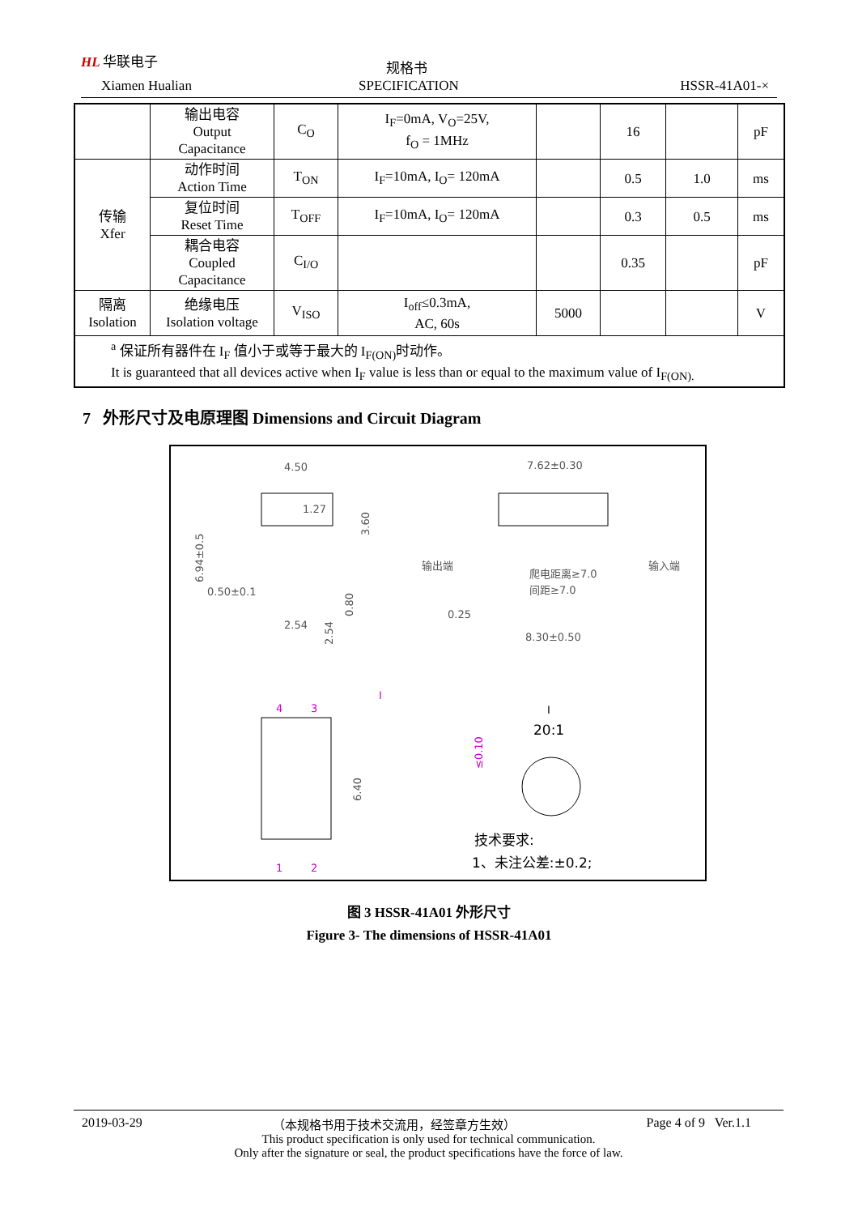HL 华联电子
Xiamen Hualian
规格书
SPECIFICATION HSSR-41A01-×
| | 输出电容 Output Capacitance | C<sub>O</sub> | I<sub>F</sub>=0mA, V<sub>O</sub>=25V, f<sub>O</sub> = 1MHz | | 16 | | pF |
| 传输 Xfer | 动作时间 Action Time | T<sub>ON</sub> | I<sub>F</sub>=10mA, I<sub>O</sub>= 120mA | | 0.5 | 1.0 | ms |
| | 复位时间 Reset Time | T<sub>OFF</sub> | I<sub>F</sub>=10mA, I<sub>O</sub>= 120mA | | 0.3 | 0.5 | ms |
| | 耦合电容 Coupled Capacitance | C<sub>I/O</sub> | | | 0.35 | | pF |
| 隔离 Isolation | 绝缘电压 Isolation voltage | V<sub>ISO</sub> | I<sub>off</sub>≤0.3mA, AC, 60s | 5000 | | | V |
| <sup>a</sup> 保证所有器件在 I<sub>F</sub> 值小于或等于最大的 I<sub>F(ON)</sub>时动作。 It is guaranteed that all devices active when I<sub>F</sub> value is less than or equal to the maximum value of I<sub>F(ON).</sub> | | | | | | | |
7 外形尺寸及电原理图 Dimensions and Circuit Diagram
4.50
1.27
3.60
6.94±0.5
0.50±0.1
2.54
2.54
0.80
7.62±0.30
输出端
输入端
爬电距离≥7.0
间距≥7.0
0.25
8.30±0.50
4
3
I
6.40
1
2
I
20:1
≤0.10
技术要求:
1、未注公差:±0.2;
图 3 HSSR-41A01 外形尺寸
Figure 3- The dimensions of HSSR-41A01
2019-03-29 （本规格书用于技术交流用，经签章方生效） Page 4 of 9 Ver.1.1
This product specification is only used for technical communication.
Only after the signature or seal, the product specifications have the force of law.